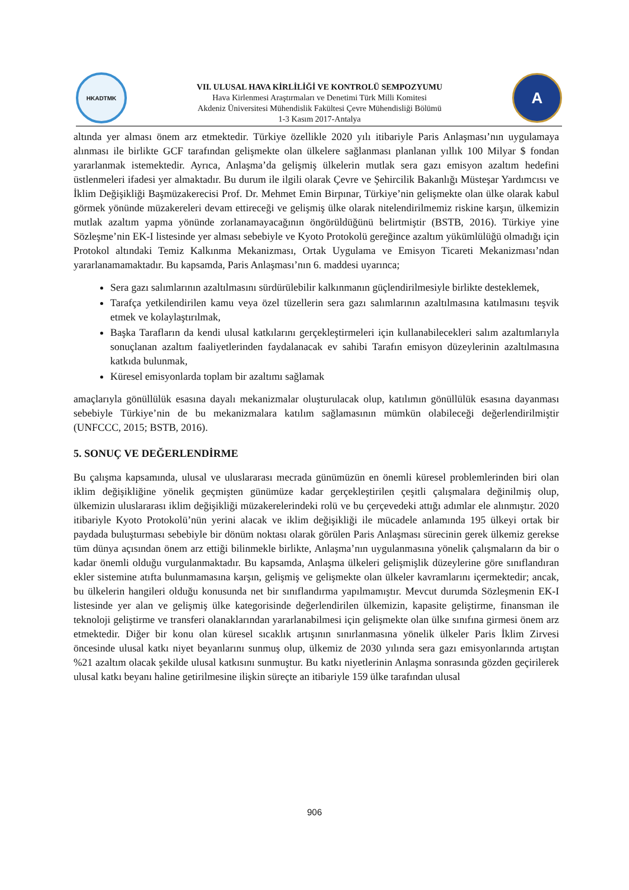HKADTMK
VII. ULUSAL HAVA KİRLİLİĞİ VE KONTROLÜ SEMPOZYUMU
Hava Kirlenmesi Araştırmaları ve Denetimi Türk Milli Komitesi
Akdeniz Üniversitesi Mühendislik Fakültesi Çevre Mühendisliği Bölümü
1-3 Kasım 2017-Antalya
A
altında yer alması önem arz etmektedir. Türkiye özellikle 2020 yılı itibariyle Paris Anlaşması’nın uygulamaya alınması ile birlikte GCF tarafından gelişmekte olan ülkelere sağlanması planlanan yıllık 100 Milyar $ fondan yararlanmak istemektedir. Ayrıca, Anlaşma’da gelişmiş ülkelerin mutlak sera gazı emisyon azaltım hedefini üstlenmeleri ifadesi yer almaktadır. Bu durum ile ilgili olarak Çevre ve Şehircilik Bakanlığı Müsteşar Yardımcısı ve İklim Değişikliği Başmüzakerecisi Prof. Dr. Mehmet Emin Birpınar, Türkiye’nin gelişmekte olan ülke olarak kabul görmek yönünde müzakereleri devam ettireceği ve gelişmiş ülke olarak nitelendirilmemiz riskine karşın, ülkemizin mutlak azaltım yapma yönünde zorlanamayacağının öngörüldüğünü belirtmiştir (BSTB, 2016). Türkiye yine Sözleşme’nin EK-I listesinde yer alması sebebiyle ve Kyoto Protokolü gereğince azaltım yükümlülüğü olmadığı için Protokol altındaki Temiz Kalkınma Mekanizması, Ortak Uygulama ve Emisyon Ticareti Mekanizması’ndan yararlanamamaktadır. Bu kapsamda, Paris Anlaşması’nın 6. maddesi uyarınca;
Sera gazı salımlarının azaltılmasını sürdürülebilir kalkınmanın güçlendirilmesiyle birlikte desteklemek,
Tarafça yetkilendirilen kamu veya özel tüzellerin sera gazı salımlarının azaltılmasına katılmasını teşvik etmek ve kolaylaştırılmak,
Başka Tarafların da kendi ulusal katkılarını gerçekleştirmeleri için kullanabilecekleri salım azaltımlarıyla sonuçlanan azaltım faaliyetlerinden faydalanacak ev sahibi Tarafın emisyon düzeylerinin azaltılmasına katkıda bulunmak,
Küresel emisyonlarda toplam bir azaltımı sağlamak
amaçlarıyla gönüllülük esasına dayalı mekanizmalar oluşturulacak olup, katılımın gönüllülük esasına dayanması sebebiyle Türkiye’nin de bu mekanizmalara katılım sağlamasının mümkün olabileceği değerlendirilmiştir (UNFCCC, 2015; BSTB, 2016).
5. SONUÇ VE DEĞERLENDİRME
Bu çalışma kapsamında, ulusal ve uluslararası mecrada günümüzün en önemli küresel problemlerinden biri olan iklim değişikliğine yönelik geçmişten günümüze kadar gerçekleştirilen çeşitli çalışmalara değinilmiş olup, ülkemizin uluslararası iklim değişikliği müzakerelerindeki rolü ve bu çerçevedeki attığı adımlar ele alınmıştır. 2020 itibariyle Kyoto Protokolü’nün yerini alacak ve iklim değişikliği ile mücadele anlamında 195 ülkeyi ortak bir paydada buluşturması sebebiyle bir dönüm noktası olarak görülen Paris Anlaşması sürecinin gerek ülkemiz gerekse tüm dünya açısından önem arz ettiği bilinmekle birlikte, Anlaşma’nın uygulanmasına yönelik çalışmaların da bir o kadar önemli olduğu vurgulanmaktadır. Bu kapsamda, Anlaşma ülkeleri gelişmişlik düzeylerine göre sınıflandıran ekler sistemine atıfta bulunmamasına karşın, gelişmiş ve gelişmekte olan ülkeler kavramlarını içermektedir; ancak, bu ülkelerin hangileri olduğu konusunda net bir sınıflandırma yapılmamıştır. Mevcut durumda Sözleşmenin EK-I listesinde yer alan ve gelişmiş ülke kategorisinde değerlendirilen ülkemizin, kapasite geliştirme, finansman ile teknoloji geliştirme ve transferi olanaklarından yararlanabilmesi için gelişmekte olan ülke sınıfına girmesi önem arz etmektedir. Diğer bir konu olan küresel sıcaklık artışının sınırlanmasına yönelik ülkeler Paris İklim Zirvesi öncesinde ulusal katkı niyet beyanlarını sunmuş olup, ülkemiz de 2030 yılında sera gazı emisyonlarında artıştan %21 azaltım olacak şekilde ulusal katkısını sunmuştur. Bu katkı niyetlerinin Anlaşma sonrasında gözden geçirilerek ulusal katkı beyanı haline getirilmesine ilişkin süreçte an itibariyle 159 ülke tarafından ulusal
906